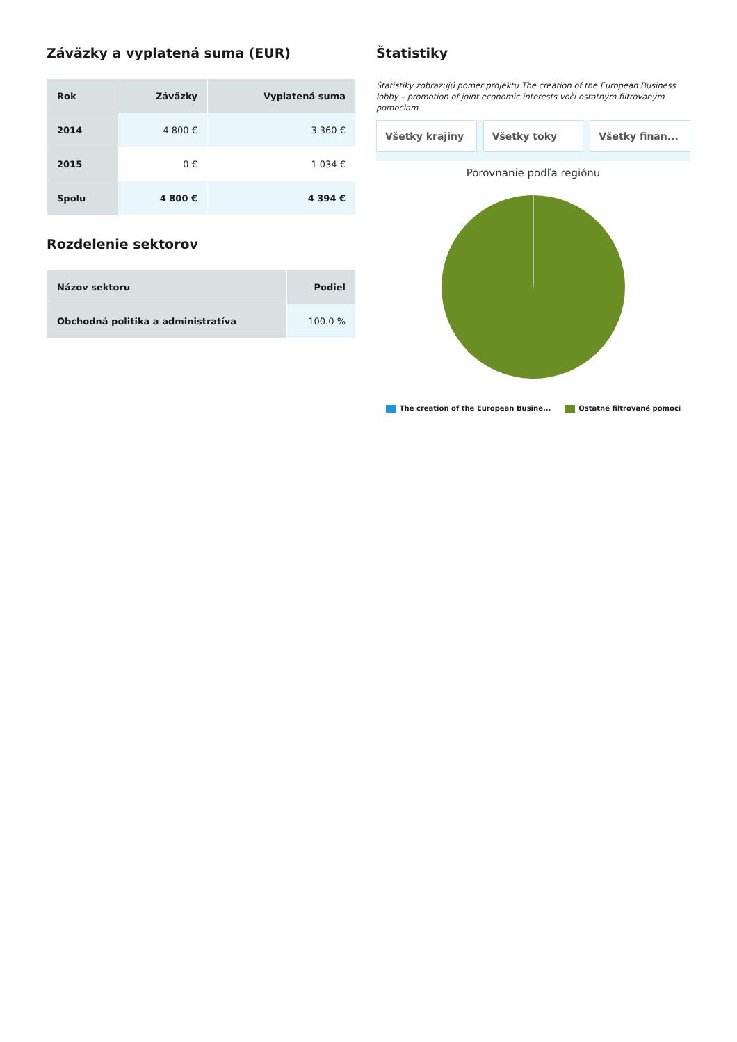Záväzky a vyplatená suma (EUR)
| Rok | Záväzky | Vyplatená suma |
| --- | --- | --- |
| 2014 | 4 800 € | 3 360 € |
| 2015 | 0 € | 1 034 € |
| Spolu | 4 800 € | 4 394 € |
Rozdelenie sektorov
| Názov sektoru | Podiel |
| --- | --- |
| Obchodná politika a administratíva | 100.0 % |
Štatistiky
Štatistiky zobrazujú pomer projektu The creation of the European Business lobby – promotion of joint economic interests voči ostatným filtrovaným pomociam
Všetky krajiny Všetky toky Všetky finan...
Porovnanie podľa regiónu
The creation of the European Busine... Ostatné filtrované pomoci